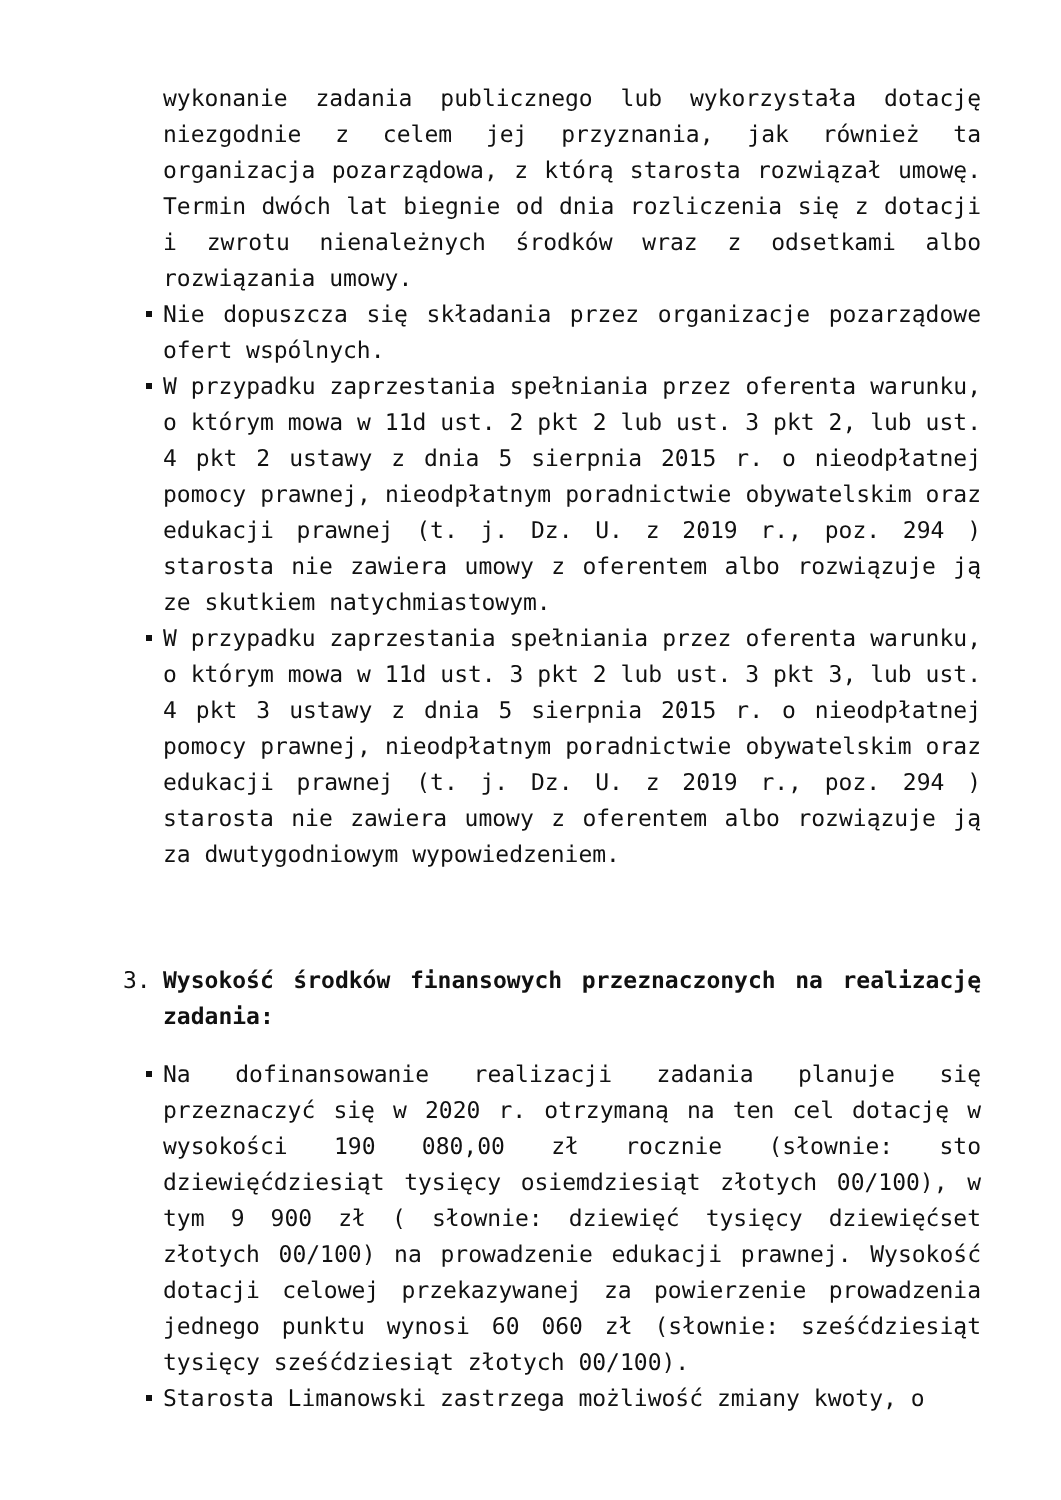wykonanie zadania publicznego lub wykorzystała dotację niezgodnie z celem jej przyznania, jak również ta organizacja pozarządowa, z którą starosta rozwiązał umowę. Termin dwóch lat biegnie od dnia rozliczenia się z dotacji i zwrotu nienależnych środków wraz z odsetkami albo rozwiązania umowy.
Nie dopuszcza się składania przez organizacje pozarządowe ofert wspólnych.
W przypadku zaprzestania spełniania przez oferenta warunku, o którym mowa w 11d ust. 2 pkt 2 lub ust. 3 pkt 2, lub ust. 4 pkt 2 ustawy z dnia 5 sierpnia 2015 r. o nieodpłatnej pomocy prawnej, nieodpłatnym poradnictwie obywatelskim oraz edukacji prawnej (t. j. Dz. U. z 2019 r., poz. 294 ) starosta nie zawiera umowy z oferentem albo rozwiązuje ją ze skutkiem natychmiastowym.
W przypadku zaprzestania spełniania przez oferenta warunku, o którym mowa w 11d ust. 3 pkt 2 lub ust. 3 pkt 3, lub ust. 4 pkt 3 ustawy z dnia 5 sierpnia 2015 r. o nieodpłatnej pomocy prawnej, nieodpłatnym poradnictwie obywatelskim oraz edukacji prawnej (t. j. Dz. U. z 2019 r., poz. 294 ) starosta nie zawiera umowy z oferentem albo rozwiązuje ją za dwutygodniowym wypowiedzeniem.
3. Wysokość środków finansowych przeznaczonych na realizację zadania:
Na dofinansowanie realizacji zadania planuje się przeznaczyć się w 2020 r. otrzymaną na ten cel dotację w wysokości 190 080,00 zł rocznie (słownie: sto dziewięćdziesiąt tysięcy osiemdziesiąt złotych 00/100), w tym 9 900 zł ( słownie: dziewięć tysięcy dziewięćset złotych 00/100) na prowadzenie edukacji prawnej. Wysokość dotacji celowej przekazywanej za powierzenie prowadzenia jednego punktu wynosi 60 060 zł (słownie: sześćdziesiąt tysięcy sześćdziesiąt złotych 00/100).
Starosta Limanowski zastrzega możliwość zmiany kwoty, o